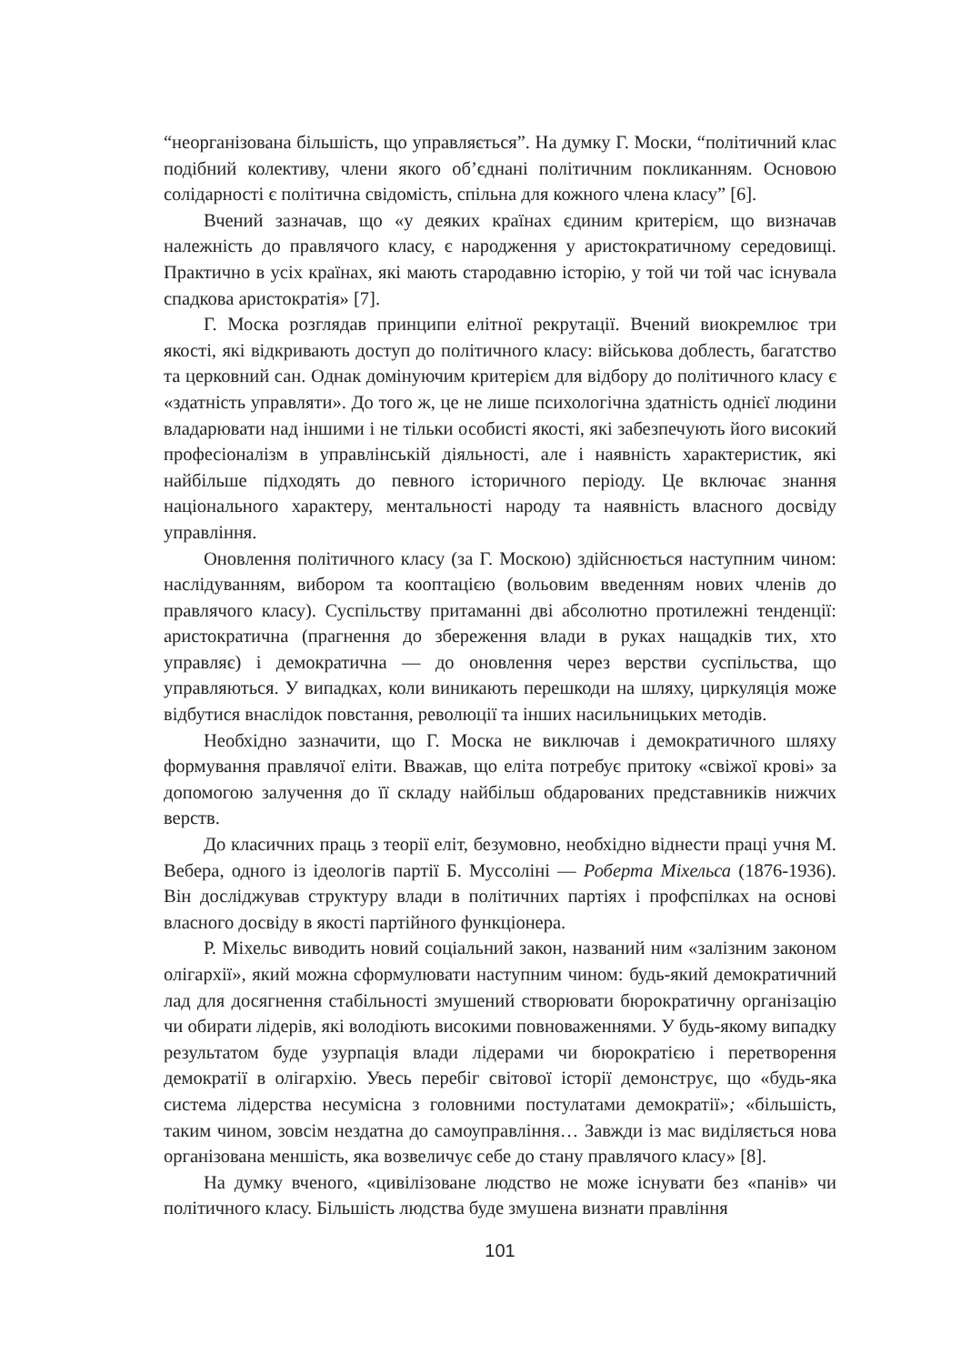“неорганізована більшість, що управляється”. На думку Г. Моски, “політичний клас подібний колективу, члени якого об’єднані політичним покликанням. Основою солідарності є політична свідомість, спільна для кожного члена класу” [6].
Вчений зазначав, що «у деяких країнах єдиним критерієм, що визначав належність до правлячого класу, є народження у аристократичному середовищі. Практично в усіх країнах, які мають стародавню історію, у той чи той час існувала спадкова аристократія» [7].
Г. Моска розглядав принципи елітної рекрутації. Вчений виокремлює три якості, які відкривають доступ до політичного класу: військова доблесть, багатство та церковний сан. Однак домінуючим критерієм для відбору до політичного класу є «здатність управляти». До того ж, це не лише психологічна здатність однієї людини владарювати над іншими і не тільки особисті якості, які забезпечують його високий професіоналізм в управлінській діяльності, але і наявність характеристик, які найбільше підходять до певного історичного періоду. Це включає знання національного характеру, ментальності народу та наявність власного досвіду управління.
Оновлення політичного класу (за Г. Москою) здійснюється наступним чином: наслідуванням, вибором та кооптацією (вольовим введенням нових членів до правлячого класу). Суспільству притаманні дві абсолютно протилежні тенденції: аристократична (прагнення до збереження влади в руках нащадків тих, хто управляє) і демократична — до оновлення через верстви суспільства, що управляються. У випадках, коли виникають перешкоди на шляху, циркуляція може відбутися внаслідок повстання, революції та інших насильницьких методів.
Необхідно зазначити, що Г. Моска не виключав і демократичного шляху формування правлячої еліти. Вважав, що еліта потребує притоку «свіжої крові» за допомогою залучення до її складу найбільш обдарованих представників нижчих верств.
До класичних праць з теорії еліт, безумовно, необхідно віднести праці учня М. Вебера, одного із ідеологів партії Б. Муссоліні — Роберта Міхельса (1876-1936). Він досліджував структуру влади в політичних партіях і профспілках на основі власного досвіду в якості партійного функціонера.
Р. Міхельс виводить новий соціальний закон, названий ним «залізним законом олігархії», який можна сформулювати наступним чином: будь-який демократичний лад для досягнення стабільності змушений створювати бюрократичну організацію чи обирати лідерів, які володіють високими повноваженнями. У будь-якому випадку результатом буде узурпація влади лідерами чи бюрократією і перетворення демократії в олігархію. Увесь перебіг світової історії демонструє, що «будь-яка система лідерства несумісна з головними постулатами демократії»; «більшість, таким чином, зовсім нездатна до самоуправління… Завжди із мас виділяється нова організована меншість, яка возвеличує себе до стану правлячого класу» [8].
На думку вченого, «цивілізоване людство не може існувати без «панів» чи політичного класу. Більшість людства буде змушена визнати правління
101